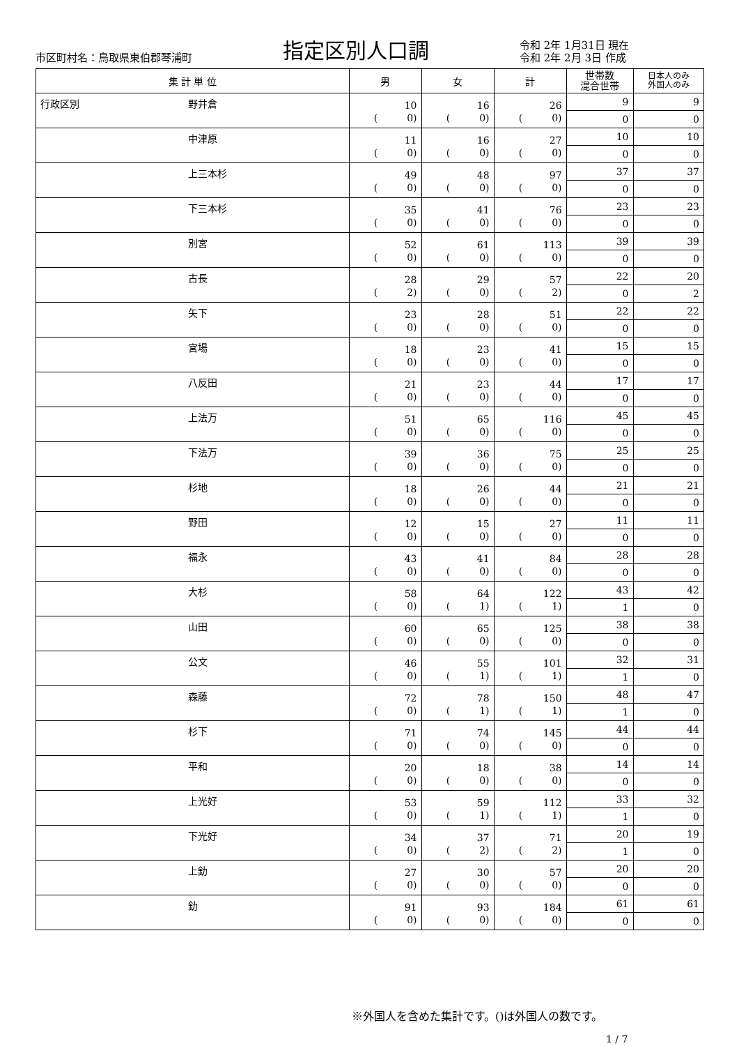市区町村名：鳥取県東伯郡琴浦町
指定区別人口調
令和 2年 1月31日 現在
令和 2年 2月 3日 作成
| 集 計 単 位 | | 男 | 女 | 計 | 世帯数 混合世帯 | 日本人のみ 外国人のみ |
| --- | --- | --- | --- | --- | --- | --- |
| 行政区別 | 野井倉 | 10 ( 0) | 16 ( 0) | 26 ( 0) | 9 | 9 |
| | | | | | 0 | 0 |
| | 中津原 | 11 ( 0) | 16 ( 0) | 27 ( 0) | 10 | 10 |
| | | | | | 0 | 0 |
| | 上三本杉 | 49 ( 0) | 48 ( 0) | 97 ( 0) | 37 | 37 |
| | | | | | 0 | 0 |
| | 下三本杉 | 35 ( 0) | 41 ( 0) | 76 ( 0) | 23 | 23 |
| | | | | | 0 | 0 |
| | 別宮 | 52 ( 0) | 61 ( 0) | 113 ( 0) | 39 | 39 |
| | | | | | 0 | 0 |
| | 古長 | 28 ( 2) | 29 ( 0) | 57 ( 2) | 22 | 20 |
| | | | | | 0 | 2 |
| | 矢下 | 23 ( 0) | 28 ( 0) | 51 ( 0) | 22 | 22 |
| | | | | | 0 | 0 |
| | 宮場 | 18 ( 0) | 23 ( 0) | 41 ( 0) | 15 | 15 |
| | | | | | 0 | 0 |
| | 八反田 | 21 ( 0) | 23 ( 0) | 44 ( 0) | 17 | 17 |
| | | | | | 0 | 0 |
| | 上法万 | 51 ( 0) | 65 ( 0) | 116 ( 0) | 45 | 45 |
| | | | | | 0 | 0 |
| | 下法万 | 39 ( 0) | 36 ( 0) | 75 ( 0) | 25 | 25 |
| | | | | | 0 | 0 |
| | 杉地 | 18 ( 0) | 26 ( 0) | 44 ( 0) | 21 | 21 |
| | | | | | 0 | 0 |
| | 野田 | 12 ( 0) | 15 ( 0) | 27 ( 0) | 11 | 11 |
| | | | | | 0 | 0 |
| | 福永 | 43 ( 0) | 41 ( 0) | 84 ( 0) | 28 | 28 |
| | | | | | 0 | 0 |
| | 大杉 | 58 ( 0) | 64 ( 1) | 122 ( 1) | 43 | 42 |
| | | | | | 1 | 0 |
| | 山田 | 60 ( 0) | 65 ( 0) | 125 ( 0) | 38 | 38 |
| | | | | | 0 | 0 |
| | 公文 | 46 ( 0) | 55 ( 1) | 101 ( 1) | 32 | 31 |
| | | | | | 1 | 0 |
| | 森藤 | 72 ( 0) | 78 ( 1) | 150 ( 1) | 48 | 47 |
| | | | | | 1 | 0 |
| | 杉下 | 71 ( 0) | 74 ( 0) | 145 ( 0) | 44 | 44 |
| | | | | | 0 | 0 |
| | 平和 | 20 ( 0) | 18 ( 0) | 38 ( 0) | 14 | 14 |
| | | | | | 0 | 0 |
| | 上光好 | 53 ( 0) | 59 ( 1) | 112 ( 1) | 33 | 32 |
| | | | | | 1 | 0 |
| | 下光好 | 34 ( 0) | 37 ( 2) | 71 ( 2) | 20 | 19 |
| | | | | | 1 | 0 |
| | 上釛 | 27 ( 0) | 30 ( 0) | 57 ( 0) | 20 | 20 |
| | | | | | 0 | 0 |
| | 釛 | 91 ( 0) | 93 ( 0) | 184 ( 0) | 61 | 61 |
| | | | | | 0 | 0 |
※外国人を含めた集計です。()は外国人の数です。
1 / 7